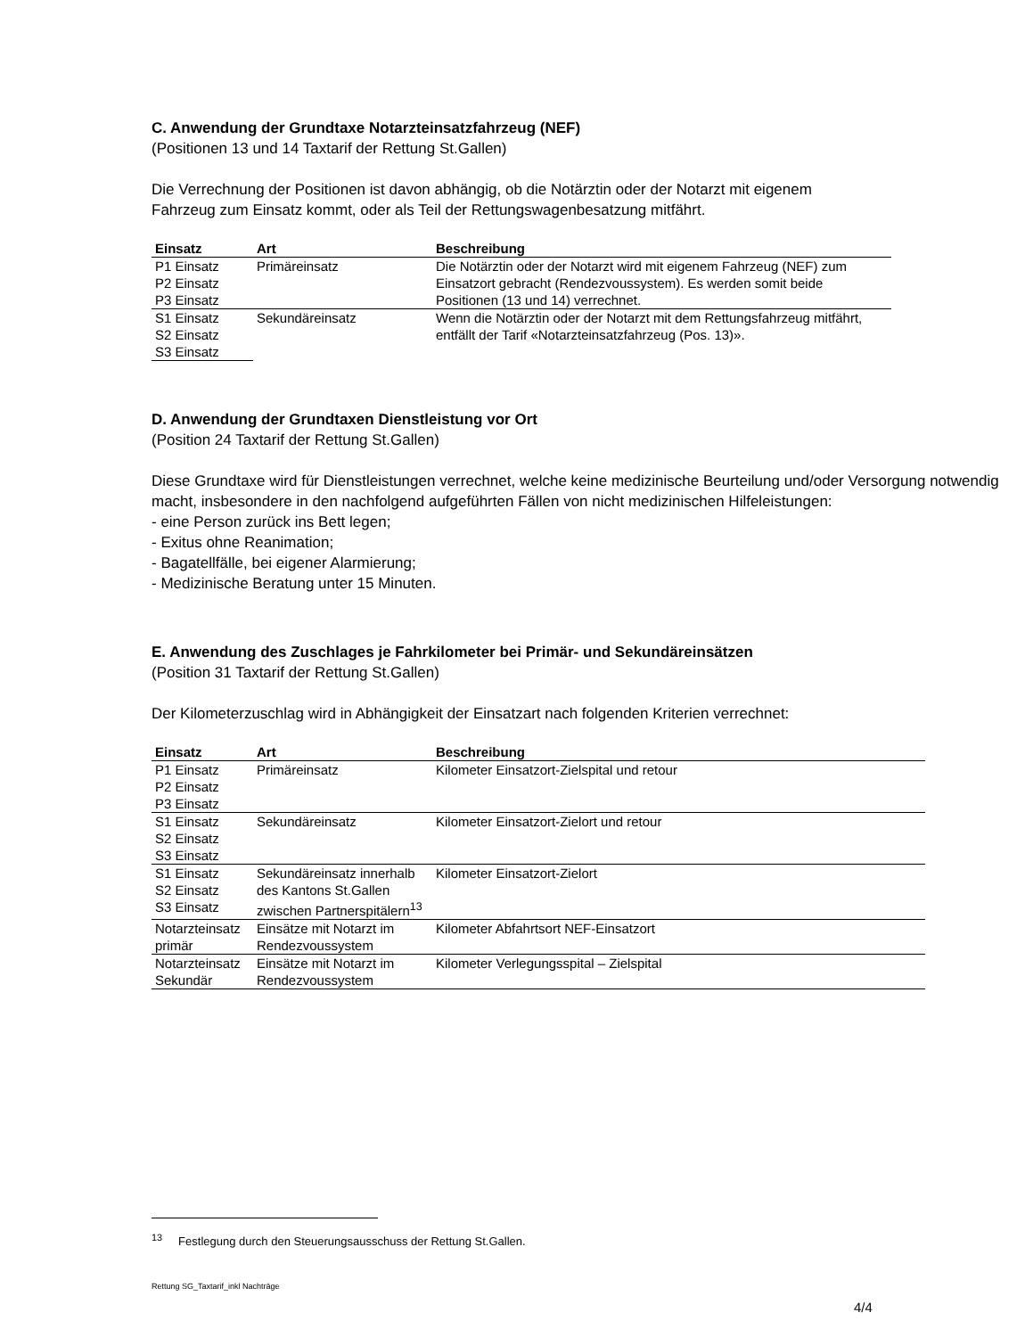C. Anwendung der Grundtaxe Notarzteinsatzfahrzeug (NEF)
(Positionen 13 und 14 Taxtarif der Rettung St.Gallen)
Die Verrechnung der Positionen ist davon abhängig, ob die Notärztin oder der Notarzt mit eigenem
Fahrzeug zum Einsatz kommt, oder als Teil der Rettungswagenbesatzung mitfährt.
| Einsatz | Art | Beschreibung |
| --- | --- | --- |
| P1 Einsatz | Primäreinsatz | Die Notärztin oder der Notarzt wird mit eigenem Fahrzeug (NEF) zum Einsatzort gebracht (Rendezvoussystem). Es werden somit beide Positionen (13 und 14) verrechnet. |
| P2 Einsatz | | |
| P3 Einsatz | | |
| S1 Einsatz | Sekundäreinsatz | Wenn die Notärztin oder der Notarzt mit dem Rettungsfahrzeug mitfährt, entfällt der Tarif «Notarzteinsatzfahrzeug (Pos. 13)». |
| S2 Einsatz | | |
| S3 Einsatz | | |
D. Anwendung der Grundtaxen Dienstleistung vor Ort
(Position 24 Taxtarif der Rettung St.Gallen)
Diese Grundtaxe wird für Dienstleistungen verrechnet, welche keine medizinische Beurteilung und/oder Versorgung notwendig macht, insbesondere in den nachfolgend aufgeführten Fällen von nicht medizinischen Hilfeleistungen:
- eine Person zurück ins Bett legen;
- Exitus ohne Reanimation;
- Bagatellfälle, bei eigener Alarmierung;
- Medizinische Beratung unter 15 Minuten.
E. Anwendung des Zuschlages je Fahrkilometer bei Primär- und Sekundäreinsätzen
(Position 31 Taxtarif der Rettung St.Gallen)
Der Kilometerzuschlag wird in Abhängigkeit der Einsatzart nach folgenden Kriterien verrechnet:
| Einsatz | Art | Beschreibung |
| --- | --- | --- |
| P1 Einsatz | Primäreinsatz | Kilometer Einsatzort-Zielspital und retour |
| P2 Einsatz | | |
| P3 Einsatz | | |
| S1 Einsatz | Sekundäreinsatz | Kilometer Einsatzort-Zielort und retour |
| S2 Einsatz | | |
| S3 Einsatz | | |
| S1 Einsatz S2 Einsatz S3 Einsatz | Sekundäreinsatz innerhalb des Kantons St.Gallen zwischen Partnerspitälern<sup>13</sup> | Kilometer Einsatzort-Zielort |
| Notarzteinsatz primär | Einsätze mit Notarzt im Rendezvoussystem | Kilometer Abfahrtsort NEF-Einsatzort |
| Notarzteinsatz Sekundär | Einsätze mit Notarzt im Rendezvoussystem | Kilometer Verlegungsspital – Zielspital |
<sup>13</sup> Festlegung durch den Steuerungsausschuss der Rettung St.Gallen.
Rettung SG_Taxtarif_inkl Nachträge
4/4